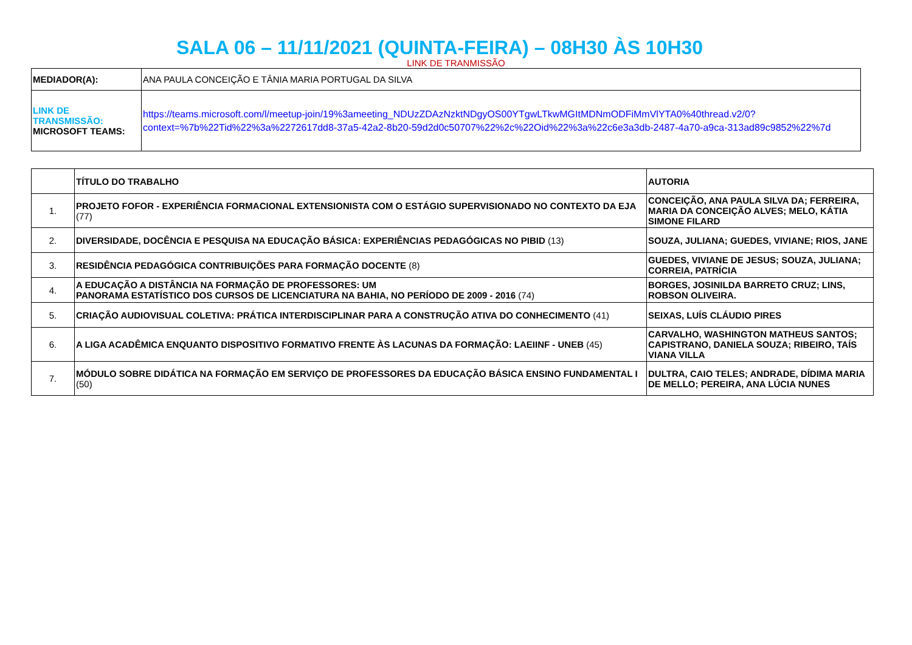SALA 06 – 11/11/2021 (QUINTA-FEIRA) – 08H30 ÀS 10H30
LINK DE TRANMISSÃO
| MEDIADOR(A): | ANA PAULA CONCEIÇÃO E TÂNIA MARIA PORTUGAL DA SILVA |
| LINK DE TRANSMISSÃO: MICROSOFT TEAMS: | https://teams.microsoft.com/l/meetup-join/19%3ameeting_NDUzZDAzNzktNDgyOS00YTgwLTkwMGItMDNmODFiMmVlYTA0%40thread.v2/0?context=%7b%22Tid%22%3a%2272617dd8-37a5-42a2-8b20-59d2d0c50707%22%2c%22Oid%22%3a%22c6e3a3db-2487-4a70-a9ca-313ad89c9852%22%7d |
| | TÍTULO DO TRABALHO | AUTORIA |
| --- | --- | --- |
| 1. | PROJETO FOFOR - EXPERIÊNCIA FORMACIONAL EXTENSIONISTA COM O ESTÁGIO SUPERVISIONADO NO CONTEXTO DA EJA (77) | CONCEIÇÃO, ANA PAULA SILVA DA; FERREIRA, MARIA DA CONCEIÇÃO ALVES; MELO, KÁTIA SIMONE FILARD |
| 2. | DIVERSIDADE, DOCÊNCIA E PESQUISA NA EDUCAÇÃO BÁSICA: EXPERIÊNCIAS PEDAGÓGICAS NO PIBID (13) | SOUZA, JULIANA; GUEDES, VIVIANE; RIOS, JANE |
| 3. | RESIDÊNCIA PEDAGÓGICA CONTRIBUIÇÕES PARA FORMAÇÃO DOCENTE (8) | GUEDES, VIVIANE DE JESUS; SOUZA, JULIANA; CORREIA, PATRÍCIA |
| 4. | A EDUCAÇÃO A DISTÂNCIA NA FORMAÇÃO DE PROFESSORES: UM PANORAMA ESTATÍSTICO DOS CURSOS DE LICENCIATURA NA BAHIA, NO PERÍODO DE 2009 - 2016 (74) | BORGES, JOSINILDA BARRETO CRUZ; LINS, ROBSON OLIVEIRA. |
| 5. | CRIAÇÃO AUDIOVISUAL COLETIVA: PRÁTICA INTERDISCIPLINAR PARA A CONSTRUÇÃO ATIVA DO CONHECIMENTO (41) | SEIXAS, LUÍS CLÁUDIO PIRES |
| 6. | A LIGA ACADÊMICA ENQUANTO DISPOSITIVO FORMATIVO FRENTE ÀS LACUNAS DA FORMAÇÃO: LAEIINF - UNEB (45) | CARVALHO, WASHINGTON MATHEUS SANTOS; CAPISTRANO, DANIELA SOUZA; RIBEIRO, TAÍS VIANA VILLA |
| 7. | MÓDULO SOBRE DIDÁTICA NA FORMAÇÃO EM SERVIÇO DE PROFESSORES DA EDUCAÇÃO BÁSICA ENSINO FUNDAMENTAL I (50) | DULTRA, CAIO TELES; ANDRADE, DÍDIMA MARIA DE MELLO; PEREIRA, ANA LÚCIA NUNES |